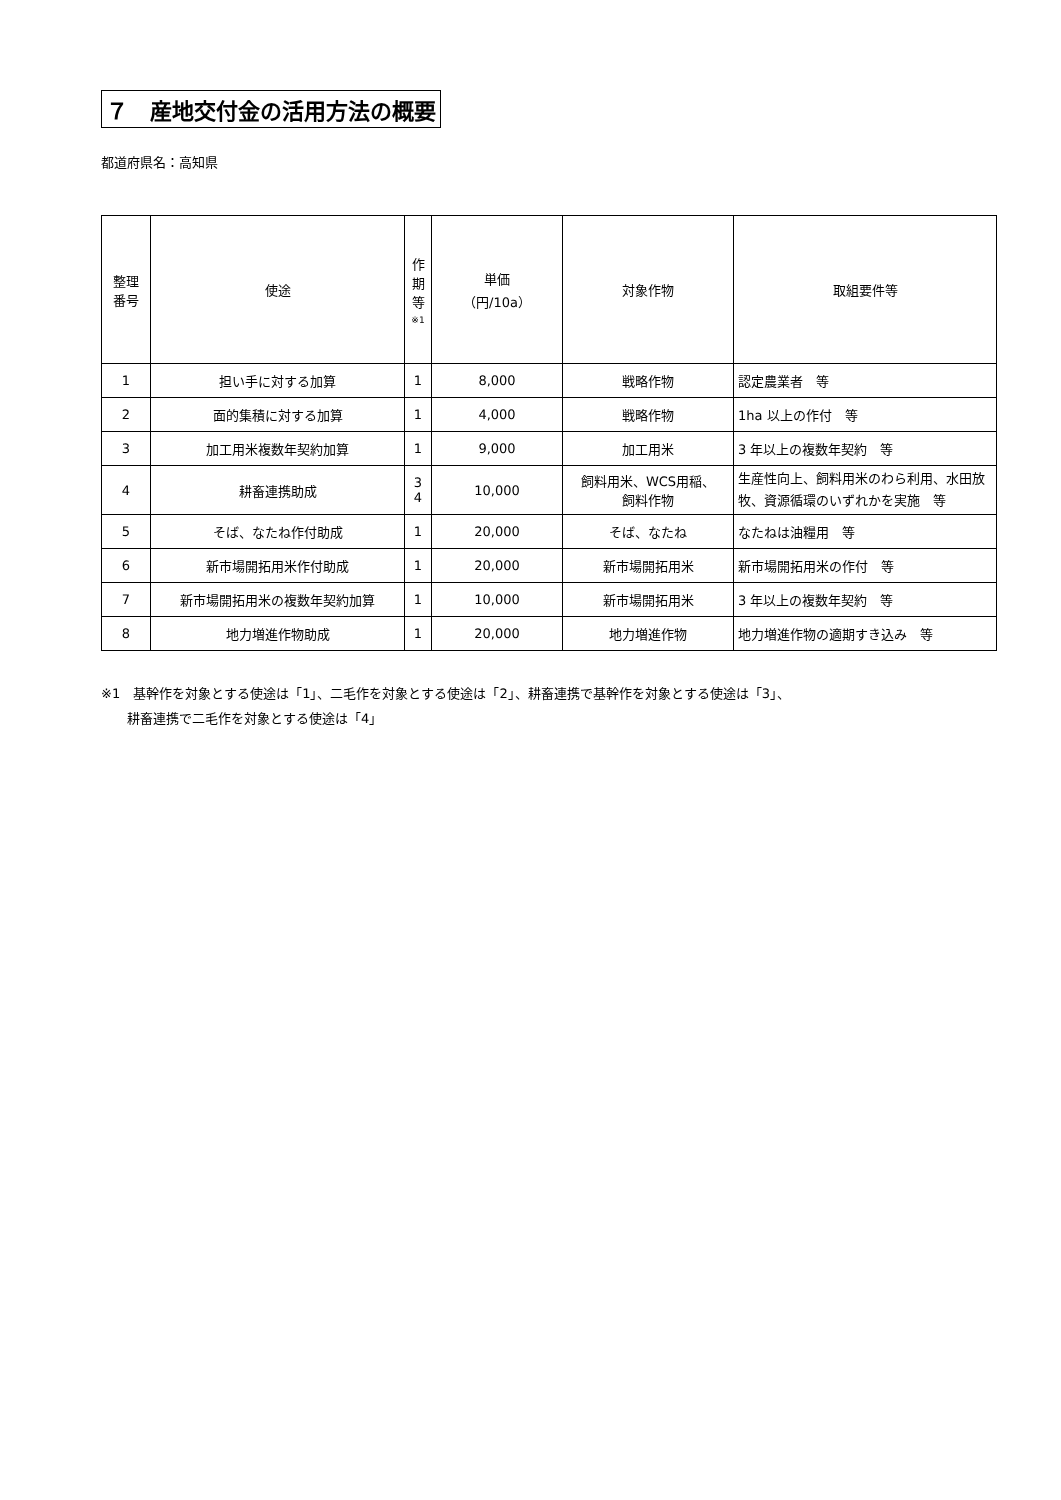７　産地交付金の活用方法の概要
都道府県名：高知県
| 整理 番号 | 使途 | 作 期 等 ※1 | 単価 （円/10a） | 対象作物 | 取組要件等 |
| --- | --- | --- | --- | --- | --- |
| 1 | 担い手に対する加算 | 1 | 8,000 | 戦略作物 | 認定農業者 等 |
| 2 | 面的集積に対する加算 | 1 | 4,000 | 戦略作物 | 1ha 以上の作付 等 |
| 3 | 加工用米複数年契約加算 | 1 | 9,000 | 加工用米 | 3 年以上の複数年契約 等 |
| 4 | 耕畜連携助成 | 3 4 | 10,000 | 飼料用米、WCS用稲、 飼料作物 | 生産性向上、飼料用米のわら利用、水田放牧、資源循環のいずれかを実施 等 |
| 5 | そば、なたね作付助成 | 1 | 20,000 | そば、なたね | なたねは油糧用 等 |
| 6 | 新市場開拓用米作付助成 | 1 | 20,000 | 新市場開拓用米 | 新市場開拓用米の作付 等 |
| 7 | 新市場開拓用米の複数年契約加算 | 1 | 10,000 | 新市場開拓用米 | 3 年以上の複数年契約 等 |
| 8 | 地力増進作物助成 | 1 | 20,000 | 地力増進作物 | 地力増進作物の適期すき込み 等 |
※1　基幹作を対象とする使途は「1」、二毛作を対象とする使途は「2」、耕畜連携で基幹作を対象とする使途は「3」、
　　耕畜連携で二毛作を対象とする使途は「4」